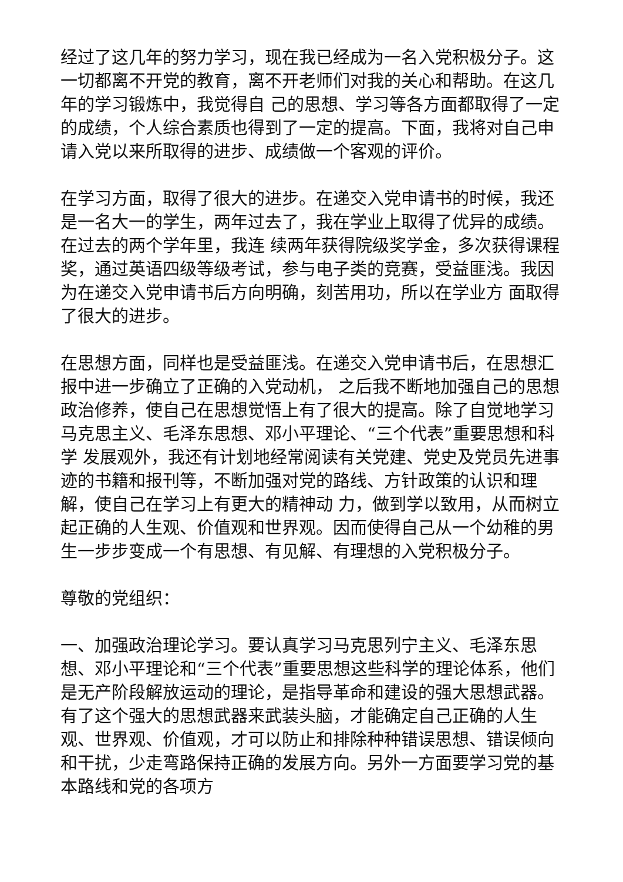经过了这几年的努力学习，现在我已经成为一名入党积极分子。这一切都离不开党的教育，离不开老师们对我的关心和帮助。在这几年的学习锻炼中，我觉得自 己的思想、学习等各方面都取得了一定的成绩，个人综合素质也得到了一定的提高。下面，我将对自己申请入党以来所取得的进步、成绩做一个客观的评价。
在学习方面，取得了很大的进步。在递交入党申请书的时候，我还是一名大一的学生，两年过去了，我在学业上取得了优异的成绩。在过去的两个学年里，我连 续两年获得院级奖学金，多次获得课程奖，通过英语四级等级考试，参与电子类的竞赛，受益匪浅。我因为在递交入党申请书后方向明确，刻苦用功，所以在学业方 面取得了很大的进步。
在思想方面，同样也是受益匪浅。在递交入党申请书后，在思想汇报中进一步确立了正确的入党动机， 之后我不断地加强自己的思想政治修养，使自己在思想觉悟上有了很大的提高。除了自觉地学习马克思主义、毛泽东思想、邓小平理论、“三个代表”重要思想和科学 发展观外，我还有计划地经常阅读有关党建、党史及党员先进事迹的书籍和报刊等，不断加强对党的路线、方针政策的认识和理解，使自己在学习上有更大的精神动 力，做到学以致用，从而树立起正确的人生观、价值观和世界观。因而使得自己从一个幼稚的男生一步步变成一个有思想、有见解、有理想的入党积极分子。
尊敬的党组织：
一、加强政治理论学习。要认真学习马克思列宁主义、毛泽东思想、邓小平理论和“三个代表”重要思想这些科学的理论体系，他们是无产阶段解放运动的理论，是指导革命和建设的强大思想武器。有了这个强大的思想武器来武装头脑，才能确定自己正确的人生观、世界观、价值观，才可以防止和排除种种错误思想、错误倾向和干扰，少走弯路保持正确的发展方向。另外一方面要学习党的基本路线和党的各项方